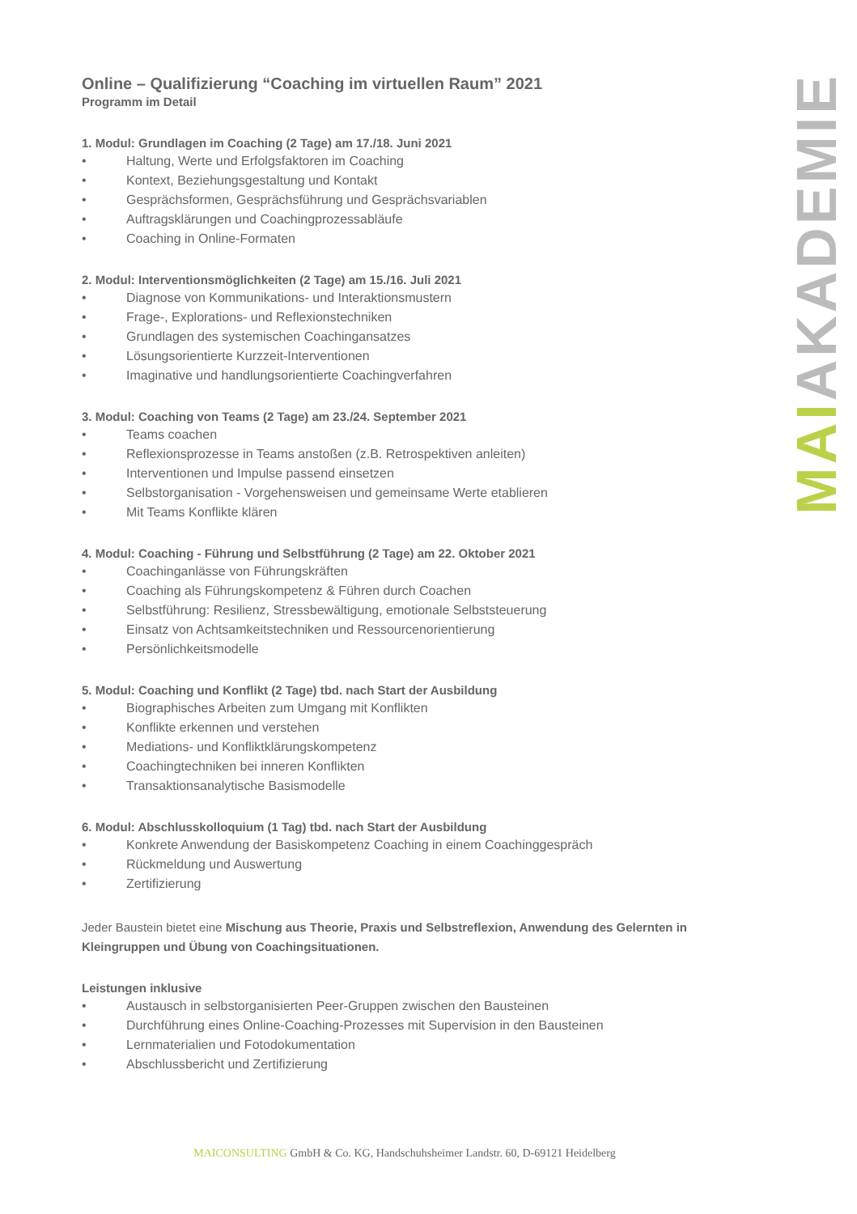Online – Qualifizierung “Coaching im virtuellen Raum” 2021
Programm im Detail
1. Modul: Grundlagen im Coaching (2 Tage) am 17./18. Juni 2021
• Haltung, Werte und Erfolgsfaktoren im Coaching
• Kontext, Beziehungsgestaltung und Kontakt
• Gesprächsformen, Gesprächsführung und Gesprächsvariablen
• Auftragsklärungen und Coachingprozessabläufe
• Coaching in Online-Formaten
2. Modul: Interventionsmöglichkeiten (2 Tage) am 15./16. Juli 2021
• Diagnose von Kommunikations- und Interaktionsmustern
• Frage-, Explorations- und Reflexionstechniken
• Grundlagen des systemischen Coachingansatzes
• Lösungsorientierte Kurzzeit-Interventionen
• Imaginative und handlungsorientierte Coachingverfahren
3. Modul: Coaching von Teams (2 Tage) am 23./24. September 2021
• Teams coachen
• Reflexionsprozesse in Teams anstoßen (z.B. Retrospektiven anleiten)
• Interventionen und Impulse passend einsetzen
• Selbstorganisation - Vorgehensweisen und gemeinsame Werte etablieren
• Mit Teams Konflikte klären
4. Modul: Coaching - Führung und Selbstführung (2 Tage) am 22. Oktober 2021
• Coachinganlässe von Führungskräften
• Coaching als Führungskompetenz & Führen durch Coachen
• Selbstführung: Resilienz, Stressbewältigung, emotionale Selbststeuerung
• Einsatz von Achtsamkeitstechniken und Ressourcenorientierung
• Persönlichkeitsmodelle
5. Modul: Coaching und Konflikt (2 Tage) tbd. nach Start der Ausbildung
• Biographisches Arbeiten zum Umgang mit Konflikten
• Konflikte erkennen und verstehen
• Mediations- und Konfliktklärungskompetenz
• Coachingtechniken bei inneren Konflikten
• Transaktionsanalytische Basismodelle
6. Modul: Abschlusskolloquium (1 Tag) tbd. nach Start der Ausbildung
• Konkrete Anwendung der Basiskompetenz Coaching in einem Coachinggespräch
• Rückmeldung und Auswertung
• Zertifizierung
Jeder Baustein bietet eine Mischung aus Theorie, Praxis und Selbstreflexion, Anwendung des Gelernten in Kleingruppen und Übung von Coachingsituationen.
Leistungen inklusive
• Austausch in selbstorganisierten Peer-Gruppen zwischen den Bausteinen
• Durchführung eines Online-Coaching-Prozesses mit Supervision in den Bausteinen
• Lernmaterialien und Fotodokumentation
• Abschlussbericht und Zertifizierung
MAIAKADEMIE
MAICONSULTING GmbH & Co. KG, Handschuhsheimer Landstr. 60, D-69121 Heidelberg